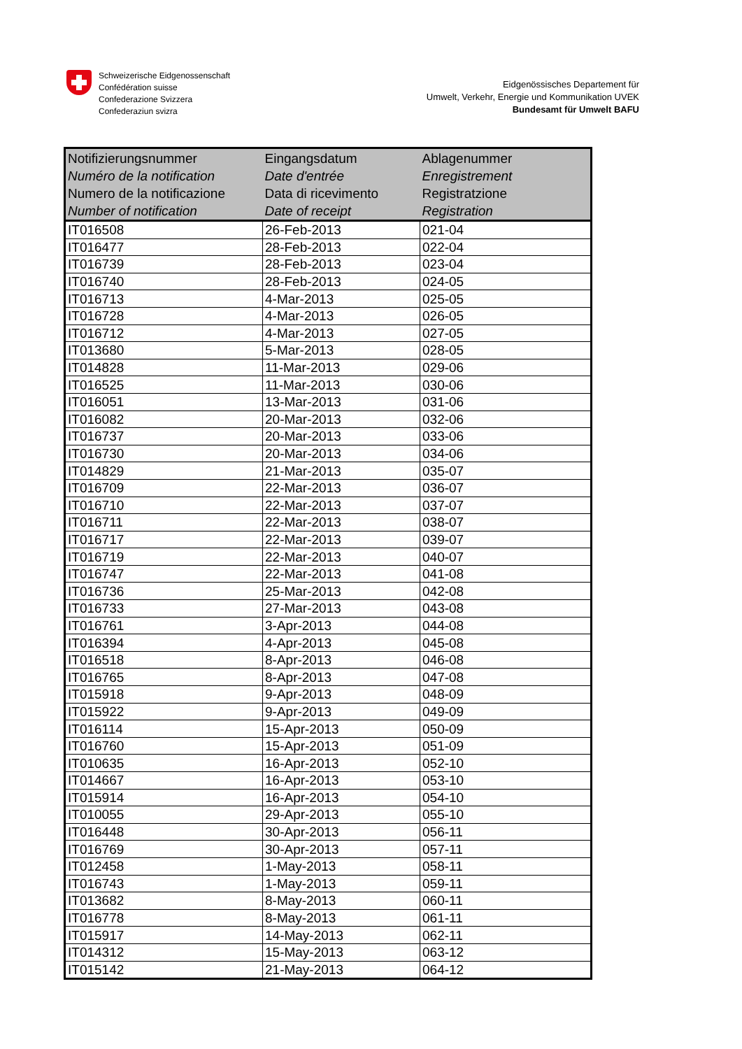Schweizerische Eidgenossenschaft
Confédération suisse
Confederazione Svizzera
Confederaziun svizra
Eidgenössisches Departement für
Umwelt, Verkehr, Energie und Kommunikation UVEK
Bundesamt für Umwelt BAFU
| Notifizierungsnummer Numéro de la notification Numero de la notificazione Number of notification | Eingangsdatum Date d'entrée Data di ricevimento Date of receipt | Ablagenummer Enregistrement Registratzione Registration |
| --- | --- | --- |
| IT016508 | 26-Feb-2013 | 021-04 |
| IT016477 | 28-Feb-2013 | 022-04 |
| IT016739 | 28-Feb-2013 | 023-04 |
| IT016740 | 28-Feb-2013 | 024-05 |
| IT016713 | 4-Mar-2013 | 025-05 |
| IT016728 | 4-Mar-2013 | 026-05 |
| IT016712 | 4-Mar-2013 | 027-05 |
| IT013680 | 5-Mar-2013 | 028-05 |
| IT014828 | 11-Mar-2013 | 029-06 |
| IT016525 | 11-Mar-2013 | 030-06 |
| IT016051 | 13-Mar-2013 | 031-06 |
| IT016082 | 20-Mar-2013 | 032-06 |
| IT016737 | 20-Mar-2013 | 033-06 |
| IT016730 | 20-Mar-2013 | 034-06 |
| IT014829 | 21-Mar-2013 | 035-07 |
| IT016709 | 22-Mar-2013 | 036-07 |
| IT016710 | 22-Mar-2013 | 037-07 |
| IT016711 | 22-Mar-2013 | 038-07 |
| IT016717 | 22-Mar-2013 | 039-07 |
| IT016719 | 22-Mar-2013 | 040-07 |
| IT016747 | 22-Mar-2013 | 041-08 |
| IT016736 | 25-Mar-2013 | 042-08 |
| IT016733 | 27-Mar-2013 | 043-08 |
| IT016761 | 3-Apr-2013 | 044-08 |
| IT016394 | 4-Apr-2013 | 045-08 |
| IT016518 | 8-Apr-2013 | 046-08 |
| IT016765 | 8-Apr-2013 | 047-08 |
| IT015918 | 9-Apr-2013 | 048-09 |
| IT015922 | 9-Apr-2013 | 049-09 |
| IT016114 | 15-Apr-2013 | 050-09 |
| IT016760 | 15-Apr-2013 | 051-09 |
| IT010635 | 16-Apr-2013 | 052-10 |
| IT014667 | 16-Apr-2013 | 053-10 |
| IT015914 | 16-Apr-2013 | 054-10 |
| IT010055 | 29-Apr-2013 | 055-10 |
| IT016448 | 30-Apr-2013 | 056-11 |
| IT016769 | 30-Apr-2013 | 057-11 |
| IT012458 | 1-May-2013 | 058-11 |
| IT016743 | 1-May-2013 | 059-11 |
| IT013682 | 8-May-2013 | 060-11 |
| IT016778 | 8-May-2013 | 061-11 |
| IT015917 | 14-May-2013 | 062-11 |
| IT014312 | 15-May-2013 | 063-12 |
| IT015142 | 21-May-2013 | 064-12 |